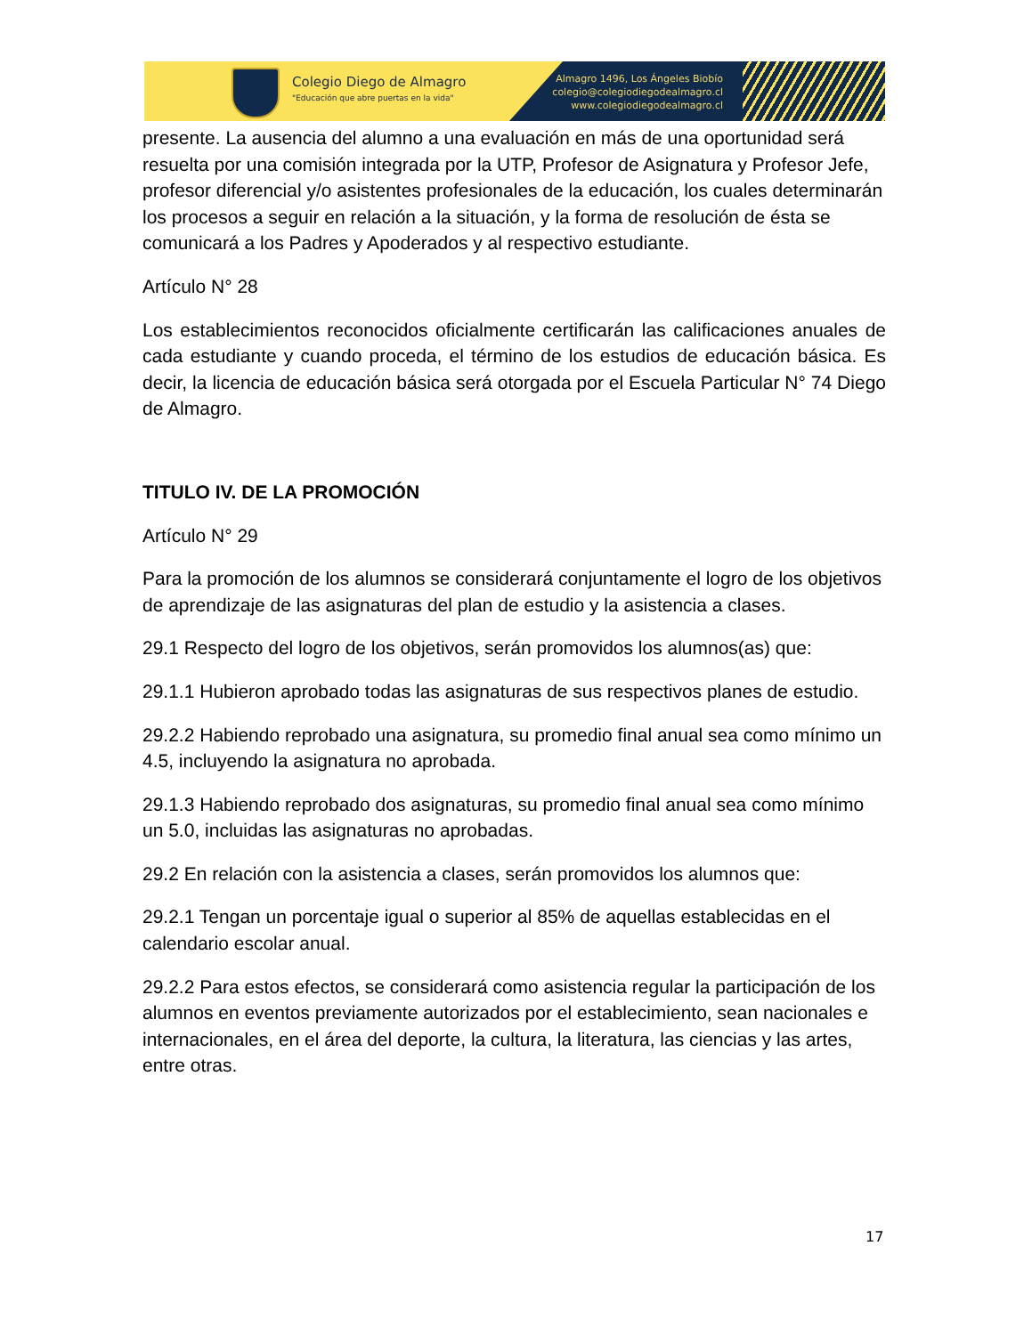Colegio Diego de Almagro
"Educación que abre puertas en la vida"
Almagro 1496, Los Ángeles Biobío
colegio@colegiodiegodealmagro.cl
www.colegiodiegodealmagro.cl
presente. La ausencia del alumno a una evaluación en más de una oportunidad será resuelta por una comisión integrada por la UTP, Profesor de Asignatura y Profesor Jefe, profesor diferencial y/o asistentes profesionales de la educación, los cuales determinarán los procesos a seguir en relación a la situación, y la forma de resolución de ésta se comunicará a los Padres y Apoderados y al respectivo estudiante.
Artículo N° 28
Los establecimientos reconocidos oficialmente certificarán las calificaciones anuales de cada estudiante y cuando proceda, el término de los estudios de educación básica. Es decir, la licencia de educación básica será otorgada por el Escuela Particular N° 74 Diego de Almagro.
TITULO IV. DE LA PROMOCIÓN
Artículo N° 29
Para la promoción de los alumnos se considerará conjuntamente el logro de los objetivos de aprendizaje de las asignaturas del plan de estudio y la asistencia a clases.
29.1 Respecto del logro de los objetivos, serán promovidos los alumnos(as) que:
29.1.1 Hubieron aprobado todas las asignaturas de sus respectivos planes de estudio.
29.2.2 Habiendo reprobado una asignatura, su promedio final anual sea como mínimo un 4.5, incluyendo la asignatura no aprobada.
29.1.3 Habiendo reprobado dos asignaturas, su promedio final anual sea como mínimo un 5.0, incluidas las asignaturas no aprobadas.
29.2 En relación con la asistencia a clases, serán promovidos los alumnos que:
29.2.1 Tengan un porcentaje igual o superior al 85% de aquellas establecidas en el calendario escolar anual.
29.2.2 Para estos efectos, se considerará como asistencia regular la participación de los alumnos en eventos previamente autorizados por el establecimiento, sean nacionales e internacionales, en el área del deporte, la cultura, la literatura, las ciencias y las artes, entre otras.
17